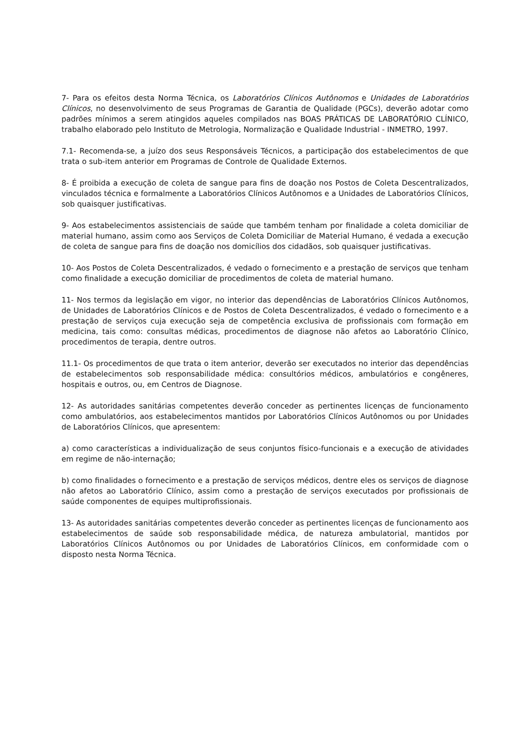7- Para os efeitos desta Norma Técnica, os Laboratórios Clínicos Autônomos e Unidades de Laboratórios Clínicos, no desenvolvimento de seus Programas de Garantia de Qualidade (PGCs), deverão adotar como padrões mínimos a serem atingidos aqueles compilados nas BOAS PRÁTICAS DE LABORATÓRIO CLÍNICO, trabalho elaborado pelo Instituto de Metrologia, Normalização e Qualidade Industrial - INMETRO, 1997.
7.1- Recomenda-se, a juízo dos seus Responsáveis Técnicos, a participação dos estabelecimentos de que trata o sub-item anterior em Programas de Controle de Qualidade Externos.
8- É proibida a execução de coleta de sangue para fins de doação nos Postos de Coleta Descentralizados, vinculados técnica e formalmente a Laboratórios Clínicos Autônomos e a Unidades de Laboratórios Clínicos, sob quaisquer justificativas.
9- Aos estabelecimentos assistenciais de saúde que também tenham por finalidade a coleta domiciliar de material humano, assim como aos Serviços de Coleta Domiciliar de Material Humano, é vedada a execução de coleta de sangue para fins de doação nos domicílios dos cidadãos, sob quaisquer justificativas.
10- Aos Postos de Coleta Descentralizados, é vedado o fornecimento e a prestação de serviços que tenham como finalidade a execução domiciliar de procedimentos de coleta de material humano.
11- Nos termos da legislação em vigor, no interior das dependências de Laboratórios Clínicos Autônomos, de Unidades de Laboratórios Clínicos e de Postos de Coleta Descentralizados, é vedado o fornecimento e a prestação de serviços cuja execução seja de competência exclusiva de profissionais com formação em medicina, tais como: consultas médicas, procedimentos de diagnose não afetos ao Laboratório Clínico, procedimentos de terapia, dentre outros.
11.1- Os procedimentos de que trata o item anterior, deverão ser executados no interior das dependências de estabelecimentos sob responsabilidade médica: consultórios médicos, ambulatórios e congêneres, hospitais e outros, ou, em Centros de Diagnose.
12- As autoridades sanitárias competentes deverão conceder as pertinentes licenças de funcionamento como ambulatórios, aos estabelecimentos mantidos por Laboratórios Clínicos Autônomos ou por Unidades de Laboratórios Clínicos, que apresentem:
a) como características a individualização de seus conjuntos físico-funcionais e a execução de atividades em regime de não-internação;
b) como finalidades o fornecimento e a prestação de serviços médicos, dentre eles os serviços de diagnose não afetos ao Laboratório Clínico, assim como a prestação de serviços executados por profissionais de saúde componentes de equipes multiprofissionais.
13- As autoridades sanitárias competentes deverão conceder as pertinentes licenças de funcionamento aos estabelecimentos de saúde sob responsabilidade médica, de natureza ambulatorial, mantidos por Laboratórios Clínicos Autônomos ou por Unidades de Laboratórios Clínicos, em conformidade com o disposto nesta Norma Técnica.